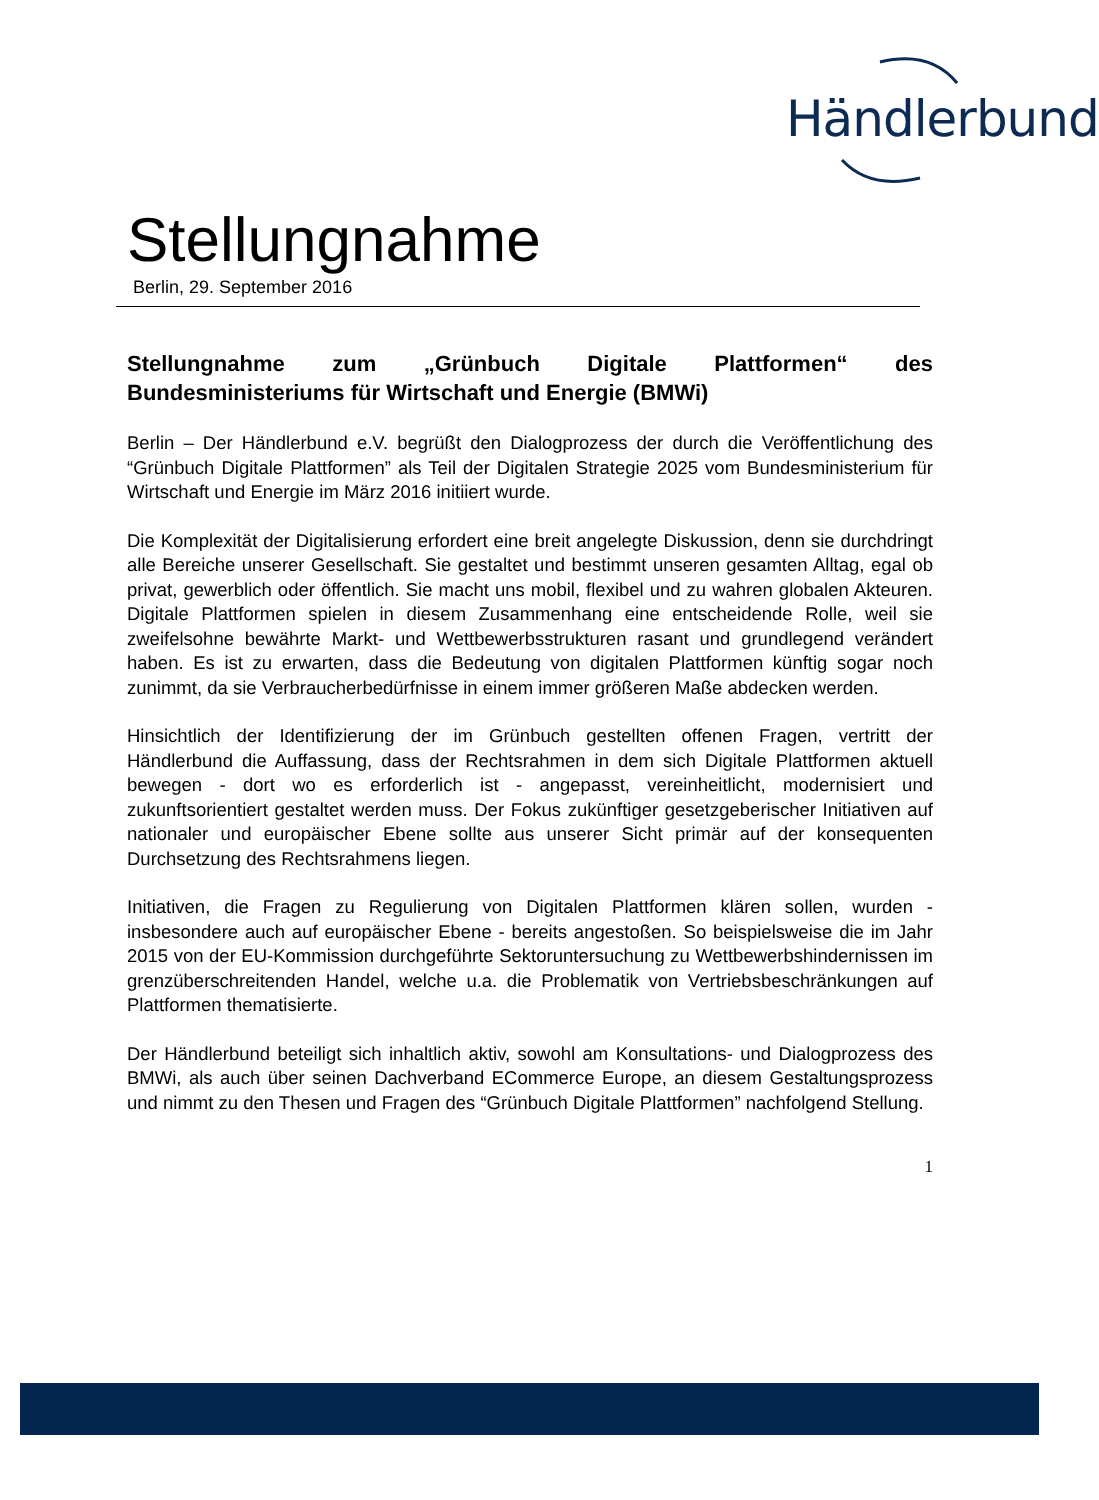Händlerbund
Stellungnahme
Berlin, 29. September 2016
Stellungnahme zum „Grünbuch Digitale Plattformen“ des Bundesministeriums für Wirtschaft und Energie (BMWi)
Berlin – Der Händlerbund e.V. begrüßt den Dialogprozess der durch die Veröffentlichung des “Grünbuch Digitale Plattformen” als Teil der Digitalen Strategie 2025 vom Bundesministerium für Wirtschaft und Energie im März 2016 initiiert wurde.
Die Komplexität der Digitalisierung erfordert eine breit angelegte Diskussion, denn sie durchdringt alle Bereiche unserer Gesellschaft. Sie gestaltet und bestimmt unseren gesamten Alltag, egal ob privat, gewerblich oder öffentlich. Sie macht uns mobil, flexibel und zu wahren globalen Akteuren. Digitale Plattformen spielen in diesem Zusammenhang eine entscheidende Rolle, weil sie zweifelsohne bewährte Markt- und Wettbewerbsstrukturen rasant und grundlegend verändert haben. Es ist zu erwarten, dass die Bedeutung von digitalen Plattformen künftig sogar noch zunimmt, da sie Verbraucherbedürfnisse in einem immer größeren Maße abdecken werden.
Hinsichtlich der Identifizierung der im Grünbuch gestellten offenen Fragen, vertritt der Händlerbund die Auffassung, dass der Rechtsrahmen in dem sich Digitale Plattformen aktuell bewegen - dort wo es erforderlich ist - angepasst, vereinheitlicht, modernisiert und zukunftsorientiert gestaltet werden muss. Der Fokus zukünftiger gesetzgeberischer Initiativen auf nationaler und europäischer Ebene sollte aus unserer Sicht primär auf der konsequenten Durchsetzung des Rechtsrahmens liegen.
Initiativen, die Fragen zu Regulierung von Digitalen Plattformen klären sollen, wurden - insbesondere auch auf europäischer Ebene - bereits angestoßen. So beispielsweise die im Jahr 2015 von der EU-Kommission durchgeführte Sektoruntersuchung zu Wettbewerbshindernissen im grenzüberschreitenden Handel, welche u.a. die Problematik von Vertriebsbeschränkungen auf Plattformen thematisierte.
Der Händlerbund beteiligt sich inhaltlich aktiv, sowohl am Konsultations- und Dialogprozess des BMWi, als auch über seinen Dachverband ECommerce Europe, an diesem Gestaltungsprozess und nimmt zu den Thesen und Fragen des “Grünbuch Digitale Plattformen” nachfolgend Stellung.
1